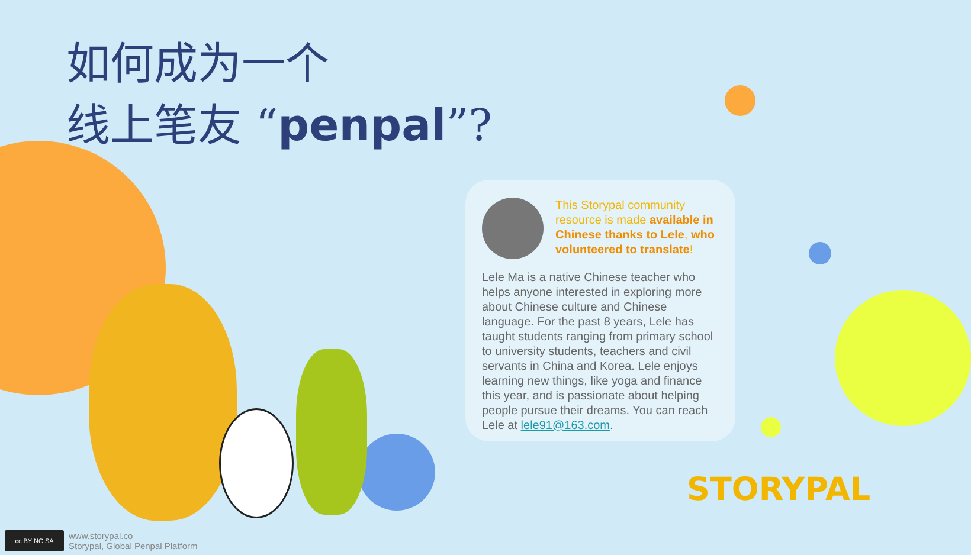如何成为一个
线上笔友 “penpal”?
This Storypal community resource is made available in Chinese thanks to Lele, who volunteered to translate!
Lele Ma is a native Chinese teacher who helps anyone interested in exploring more about Chinese culture and Chinese language. For the past 8 years, Lele has taught students ranging from primary school to university students, teachers and civil servants in China and Korea. Lele enjoys learning new things, like yoga and finance this year, and is passionate about helping people pursue their dreams. You can reach Lele at lele91@163.com.
STORYPAL
cc BY NC SA
www.storypal.co
Storypal, Global Penpal Platform